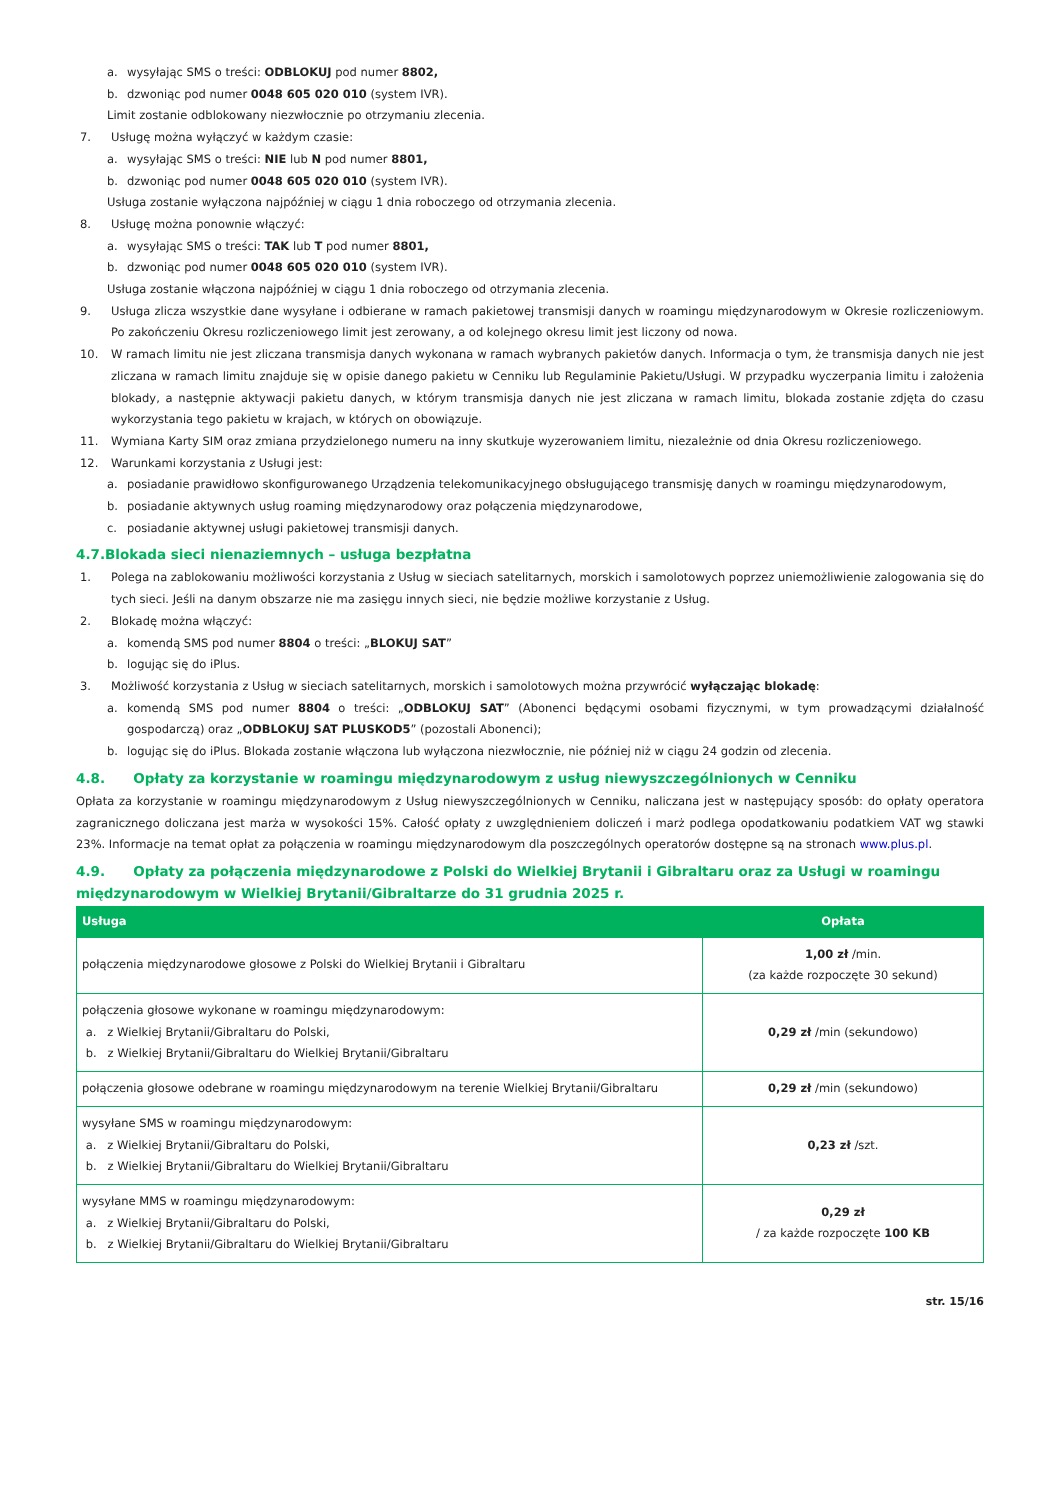a. wysyłając SMS o treści: ODBLOKUJ pod numer 8802,
b. dzwoniąc pod numer 0048 605 020 010 (system IVR).
Limit zostanie odblokowany niezwłocznie po otrzymaniu zlecenia.
7. Usługę można wyłączyć w każdym czasie:
a. wysyłając SMS o treści: NIE lub N pod numer 8801,
b. dzwoniąc pod numer 0048 605 020 010 (system IVR).
Usługa zostanie wyłączona najpóźniej w ciągu 1 dnia roboczego od otrzymania zlecenia.
8. Usługę można ponownie włączyć:
a. wysyłając SMS o treści: TAK lub T pod numer 8801,
b. dzwoniąc pod numer 0048 605 020 010 (system IVR).
Usługa zostanie włączona najpóźniej w ciągu 1 dnia roboczego od otrzymania zlecenia.
9. Usługa zlicza wszystkie dane wysyłane i odbierane w ramach pakietowej transmisji danych w roamingu międzynarodowym w Okresie rozliczeniowym. Po zakończeniu Okresu rozliczeniowego limit jest zerowany, a od kolejnego okresu limit jest liczony od nowa.
10. W ramach limitu nie jest zliczana transmisja danych wykonana w ramach wybranych pakietów danych. Informacja o tym, że transmisja danych nie jest zliczana w ramach limitu znajduje się w opisie danego pakietu w Cenniku lub Regulaminie Pakietu/Usługi. W przypadku wyczerpania limitu i założenia blokady, a następnie aktywacji pakietu danych, w którym transmisja danych nie jest zliczana w ramach limitu, blokada zostanie zdjęta do czasu wykorzystania tego pakietu w krajach, w których on obowiązuje.
11. Wymiana Karty SIM oraz zmiana przydzielonego numeru na inny skutkuje wyzerowaniem limitu, niezależnie od dnia Okresu rozliczeniowego.
12. Warunkami korzystania z Usługi jest:
a. posiadanie prawidłowo skonfigurowanego Urządzenia telekomunikacyjnego obsługującego transmisję danych w roamingu międzynarodowym,
b. posiadanie aktywnych usług roaming międzynarodowy oraz połączenia międzynarodowe,
c. posiadanie aktywnej usługi pakietowej transmisji danych.
4.7.Blokada sieci nienaziemnych – usługa bezpłatna
1. Polega na zablokowaniu możliwości korzystania z Usług w sieciach satelitarnych, morskich i samolotowych poprzez uniemożliwienie zalogowania się do tych sieci. Jeśli na danym obszarze nie ma zasięgu innych sieci, nie będzie możliwe korzystanie z Usług.
2. Blokadę można włączyć:
a. komendą SMS pod numer 8804 o treści: „BLOKUJ SAT”
b. logując się do iPlus.
3. Możliwość korzystania z Usług w sieciach satelitarnych, morskich i samolotowych można przywrócić wyłączając blokadę:
a. komendą SMS pod numer 8804 o treści: „ODBLOKUJ SAT” (Abonenci będącymi osobami fizycznymi, w tym prowadzącymi działalność gospodarczą) oraz „ODBLOKUJ SAT PLUSKOD5” (pozostali Abonenci);
b. logując się do iPlus. Blokada zostanie włączona lub wyłączona niezwłocznie, nie później niż w ciągu 24 godzin od zlecenia.
4.8. Opłaty za korzystanie w roamingu międzynarodowym z usług niewyszczególnionych w Cenniku
Opłata za korzystanie w roamingu międzynarodowym z Usług niewyszczególnionych w Cenniku, naliczana jest w następujący sposób: do opłaty operatora zagranicznego doliczana jest marża w wysokości 15%. Całość opłaty z uwzględnieniem doliczeń i marż podlega opodatkowaniu podatkiem VAT wg stawki 23%. Informacje na temat opłat za połączenia w roamingu międzynarodowym dla poszczególnych operatorów dostępne są na stronach www.plus.pl.
4.9. Opłaty za połączenia międzynarodowe z Polski do Wielkiej Brytanii i Gibraltaru oraz za Usługi w roamingu międzynarodowym w Wielkiej Brytanii/Gibraltarze do 31 grudnia 2025 r.
| Usługa | Opłata |
| --- | --- |
| połączenia międzynarodowe głosowe z Polski do Wielkiej Brytanii i Gibraltaru | 1,00 zł /min. (za każde rozpoczęte 30 sekund) |
| połączenia głosowe wykonane w roamingu międzynarodowym: a. z Wielkiej Brytanii/Gibraltaru do Polski, b. z Wielkiej Brytanii/Gibraltaru do Wielkiej Brytanii/Gibraltaru | 0,29 zł /min (sekundowo) |
| połączenia głosowe odebrane w roamingu międzynarodowym na terenie Wielkiej Brytanii/Gibraltaru | 0,29 zł /min (sekundowo) |
| wysyłane SMS w roamingu międzynarodowym: a. z Wielkiej Brytanii/Gibraltaru do Polski, b. z Wielkiej Brytanii/Gibraltaru do Wielkiej Brytanii/Gibraltaru | 0,23 zł /szt. |
| wysyłane MMS w roamingu międzynarodowym: a. z Wielkiej Brytanii/Gibraltaru do Polski, b. z Wielkiej Brytanii/Gibraltaru do Wielkiej Brytanii/Gibraltaru | 0,29 zł / za każde rozpoczęte 100 KB |
str. 15/16